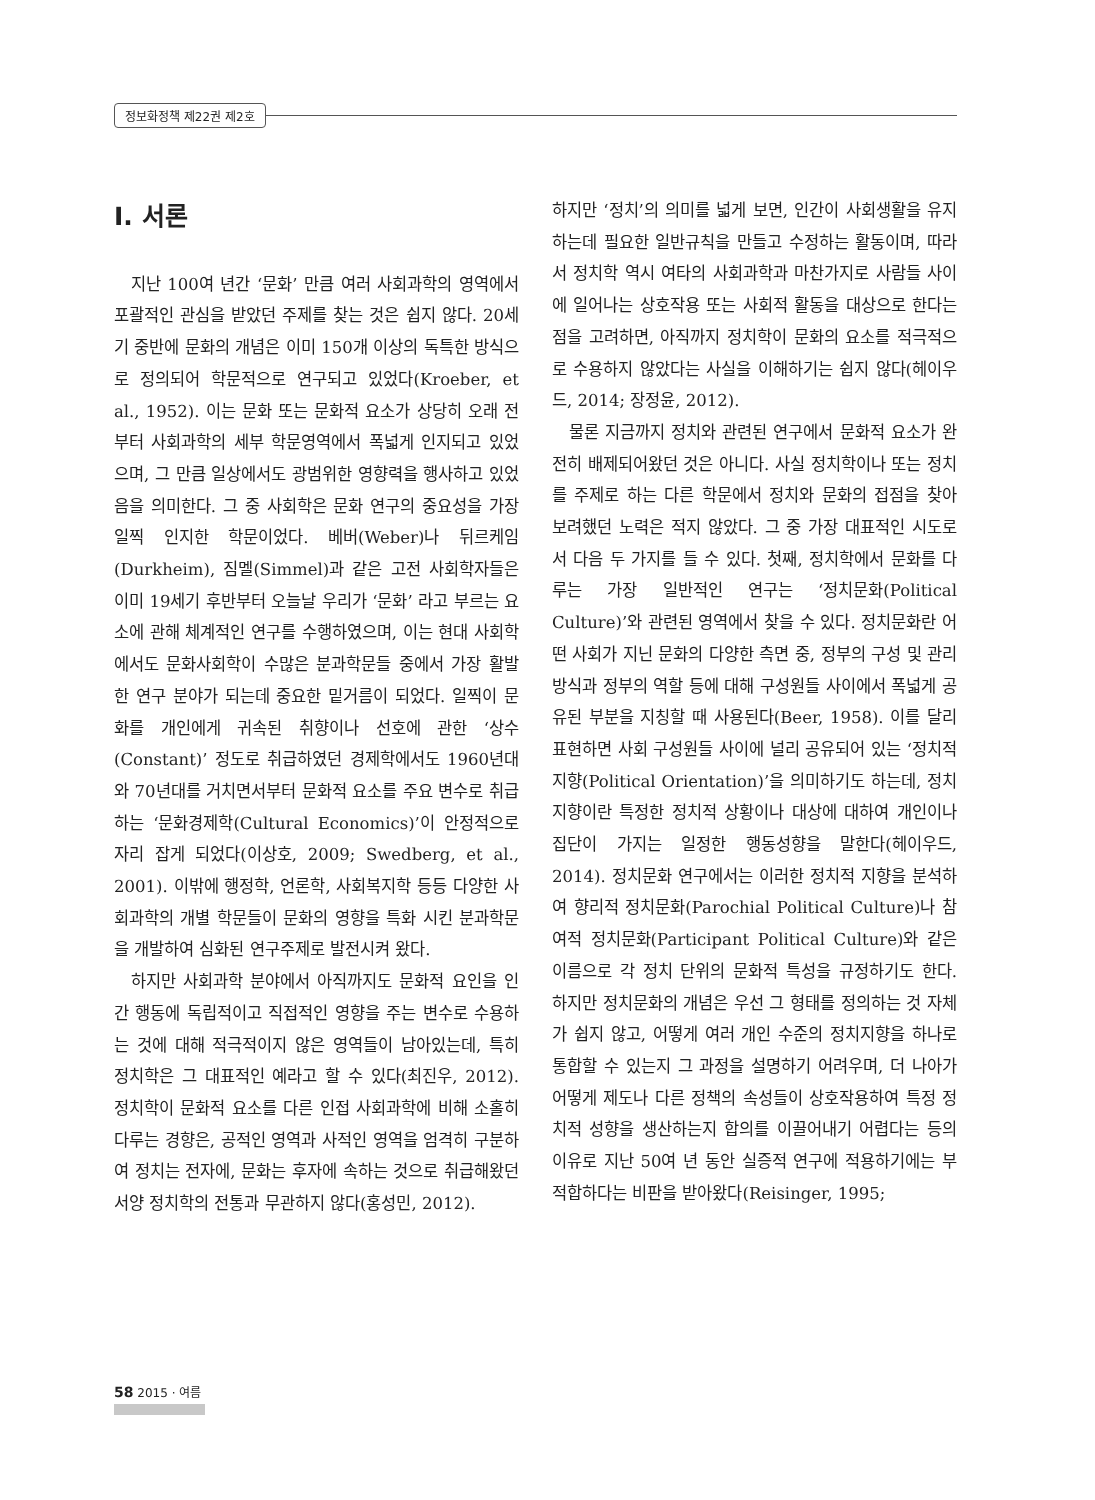정보화정책 제22권 제2호
Ⅰ. 서론
지난 100여 년간 ‘문화’ 만큼 여러 사회과학의 영역에서 포괄적인 관심을 받았던 주제를 찾는 것은 쉽지 않다. 20세기 중반에 문화의 개념은 이미 150개 이상의 독특한 방식으로 정의되어 학문적으로 연구되고 있었다(Kroeber, et al., 1952). 이는 문화 또는 문화적 요소가 상당히 오래 전부터 사회과학의 세부 학문영역에서 폭넓게 인지되고 있었으며, 그 만큼 일상에서도 광범위한 영향력을 행사하고 있었음을 의미한다. 그 중 사회학은 문화 연구의 중요성을 가장 일찍 인지한 학문이었다. 베버(Weber)나 뒤르케임(Durkheim), 짐멜(Simmel)과 같은 고전 사회학자들은 이미 19세기 후반부터 오늘날 우리가 ‘문화’ 라고 부르는 요소에 관해 체계적인 연구를 수행하였으며, 이는 현대 사회학에서도 문화사회학이 수많은 분과학문들 중에서 가장 활발한 연구 분야가 되는데 중요한 밑거름이 되었다. 일찍이 문화를 개인에게 귀속된 취향이나 선호에 관한 ‘상수(Constant)’ 정도로 취급하였던 경제학에서도 1960년대와 70년대를 거치면서부터 문화적 요소를 주요 변수로 취급하는 ‘문화경제학(Cultural Economics)’이 안정적으로 자리 잡게 되었다(이상호, 2009; Swedberg, et al., 2001). 이밖에 행정학, 언론학, 사회복지학 등등 다양한 사회과학의 개별 학문들이 문화의 영향을 특화 시킨 분과학문을 개발하여 심화된 연구주제로 발전시켜 왔다.
하지만 사회과학 분야에서 아직까지도 문화적 요인을 인간 행동에 독립적이고 직접적인 영향을 주는 변수로 수용하는 것에 대해 적극적이지 않은 영역들이 남아있는데, 특히 정치학은 그 대표적인 예라고 할 수 있다(최진우, 2012). 정치학이 문화적 요소를 다른 인접 사회과학에 비해 소홀히 다루는 경향은, 공적인 영역과 사적인 영역을 엄격히 구분하여 정치는 전자에, 문화는 후자에 속하는 것으로 취급해왔던 서양 정치학의 전통과 무관하지 않다(홍성민, 2012).
하지만 ‘정치’의 의미를 넓게 보면, 인간이 사회생활을 유지하는데 필요한 일반규칙을 만들고 수정하는 활동이며, 따라서 정치학 역시 여타의 사회과학과 마찬가지로 사람들 사이에 일어나는 상호작용 또는 사회적 활동을 대상으로 한다는 점을 고려하면, 아직까지 정치학이 문화의 요소를 적극적으로 수용하지 않았다는 사실을 이해하기는 쉽지 않다(헤이우드, 2014; 장정윤, 2012).
물론 지금까지 정치와 관련된 연구에서 문화적 요소가 완전히 배제되어왔던 것은 아니다. 사실 정치학이나 또는 정치를 주제로 하는 다른 학문에서 정치와 문화의 접점을 찾아 보려했던 노력은 적지 않았다. 그 중 가장 대표적인 시도로서 다음 두 가지를 들 수 있다. 첫째, 정치학에서 문화를 다루는 가장 일반적인 연구는 ‘정치문화(Political Culture)’와 관련된 영역에서 찾을 수 있다. 정치문화란 어떤 사회가 지닌 문화의 다양한 측면 중, 정부의 구성 및 관리 방식과 정부의 역할 등에 대해 구성원들 사이에서 폭넓게 공유된 부분을 지칭할 때 사용된다(Beer, 1958). 이를 달리 표현하면 사회 구성원들 사이에 널리 공유되어 있는 ‘정치적 지향(Political Orientation)’을 의미하기도 하는데, 정치지향이란 특정한 정치적 상황이나 대상에 대하여 개인이나 집단이 가지는 일정한 행동성향을 말한다(헤이우드, 2014). 정치문화 연구에서는 이러한 정치적 지향을 분석하여 향리적 정치문화(Parochial Political Culture)나 참여적 정치문화(Participant Political Culture)와 같은 이름으로 각 정치 단위의 문화적 특성을 규정하기도 한다. 하지만 정치문화의 개념은 우선 그 형태를 정의하는 것 자체가 쉽지 않고, 어떻게 여러 개인 수준의 정치지향을 하나로 통합할 수 있는지 그 과정을 설명하기 어려우며, 더 나아가 어떻게 제도나 다른 정책의 속성들이 상호작용하여 특정 정치적 성향을 생산하는지 합의를 이끌어내기 어렵다는 등의 이유로 지난 50여 년 동안 실증적 연구에 적용하기에는 부적합하다는 비판을 받아왔다(Reisinger, 1995;
58 2015 · 여름